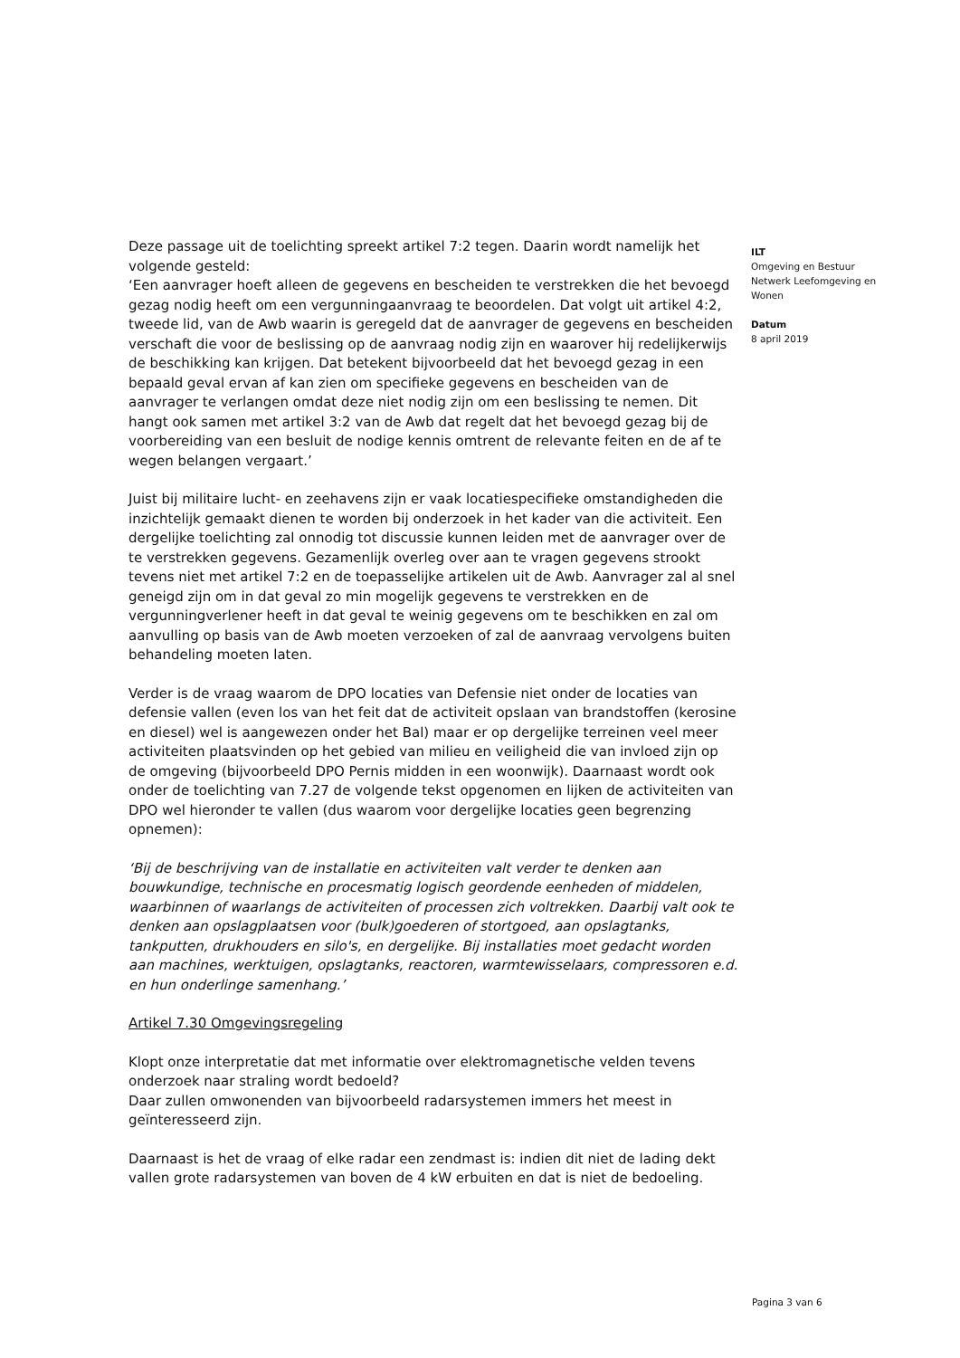Deze passage uit de toelichting spreekt artikel 7:2 tegen. Daarin wordt namelijk het volgende gesteld:
‘Een aanvrager hoeft alleen de gegevens en bescheiden te verstrekken die het bevoegd gezag nodig heeft om een vergunningaanvraag te beoordelen. Dat volgt uit artikel 4:2, tweede lid, van de Awb waarin is geregeld dat de aanvrager de gegevens en bescheiden verschaft die voor de beslissing op de aanvraag nodig zijn en waarover hij redelijkerwijs de beschikking kan krijgen. Dat betekent bijvoorbeeld dat het bevoegd gezag in een bepaald geval ervan af kan zien om specifieke gegevens en bescheiden van de aanvrager te verlangen omdat deze niet nodig zijn om een beslissing te nemen. Dit hangt ook samen met artikel 3:2 van de Awb dat regelt dat het bevoegd gezag bij de voorbereiding van een besluit de nodige kennis omtrent de relevante feiten en de af te wegen belangen vergaart.’
Juist bij militaire lucht- en zeehavens zijn er vaak locatiespecifieke omstandigheden die inzichtelijk gemaakt dienen te worden bij onderzoek in het kader van die activiteit. Een dergelijke toelichting zal onnodig tot discussie kunnen leiden met de aanvrager over de te verstrekken gegevens. Gezamenlijk overleg over aan te vragen gegevens strookt tevens niet met artikel 7:2 en de toepasselijke artikelen uit de Awb. Aanvrager zal al snel geneigd zijn om in dat geval zo min mogelijk gegevens te verstrekken en de vergunningverlener heeft in dat geval te weinig gegevens om te beschikken en zal om aanvulling op basis van de Awb moeten verzoeken of zal de aanvraag vervolgens buiten behandeling moeten laten.
Verder is de vraag waarom de DPO locaties van Defensie niet onder de locaties van defensie vallen (even los van het feit dat de activiteit opslaan van brandstoffen (kerosine en diesel) wel is aangewezen onder het Bal) maar er op dergelijke terreinen veel meer activiteiten plaatsvinden op het gebied van milieu en veiligheid die van invloed zijn op de omgeving (bijvoorbeeld DPO Pernis midden in een woonwijk). Daarnaast wordt ook onder de toelichting van 7.27 de volgende tekst opgenomen en lijken de activiteiten van DPO wel hieronder te vallen (dus waarom voor dergelijke locaties geen begrenzing opnemen):
‘Bij de beschrijving van de installatie en activiteiten valt verder te denken aan bouwkundige, technische en procesmatig logisch geordende eenheden of middelen, waarbinnen of waarlangs de activiteiten of processen zich voltrekken. Daarbij valt ook te denken aan opslagplaatsen voor (bulk)goederen of stortgoed, aan opslagtanks, tankputten, drukhouders en silo's, en dergelijke. Bij installaties moet gedacht worden aan machines, werktuigen, opslagtanks, reactoren, warmtewisselaars, compressoren e.d. en hun onderlinge samenhang.’
Artikel 7.30 Omgevingsregeling
Klopt onze interpretatie dat met informatie over elektromagnetische velden tevens onderzoek naar straling wordt bedoeld?
Daar zullen omwonenden van bijvoorbeeld radarsystemen immers het meest in geïnteresseerd zijn.
Daarnaast is het de vraag of elke radar een zendmast is: indien dit niet de lading dekt vallen grote radarsystemen van boven de 4 kW erbuiten en dat is niet de bedoeling.
ILT
Omgeving en Bestuur
Netwerk Leefomgeving en Wonen
Datum
8 april 2019
Pagina 3 van 6